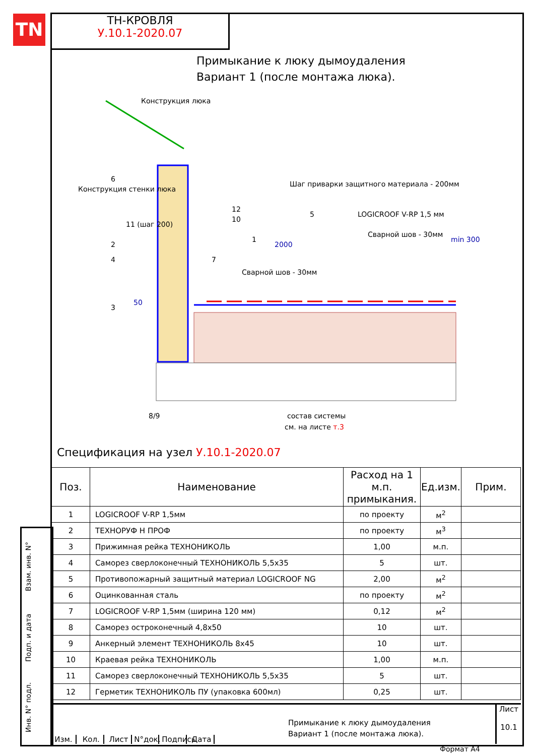TN
ТН-КРОВЛЯ
У.10.1-2020.07
Примыкание к люку дымоудаления
Вариант 1 (после монтажа люка).
Конструкция люка
Конструкция стенки люка
Шаг приварки защитного материала - 200мм
LOGICROOF V-RP 1,5 мм
Сварной шов - 30мм
2000
Сварной шов - 30мм
min 300
2
4
3
6
11 (шаг 200)
12
10
1
7
5
50
8/9
состав системы
см. на листе т.3
Спецификация на узел У.10.1-2020.07
| Поз. | Наименование | Расход на 1 м.п. примыкания. | Ед.изм. | Прим. |
| --- | --- | --- | --- | --- |
| 1 | LOGICROOF V-RP 1,5мм | по проекту | м<sup>2</sup> | |
| 2 | ТЕХНОРУФ Н ПРОФ | по проекту | м<sup>3</sup> | |
| 3 | Прижимная рейка ТЕХНОНИКОЛЬ | 1,00 | м.п. | |
| 4 | Саморез сверлоконечный ТЕХНОНИКОЛЬ 5,5х35 | 5 | шт. | |
| 5 | Противопожарный защитный материал LOGICROOF NG | 2,00 | м<sup>2</sup> | |
| 6 | Оцинкованная сталь | по проекту | м<sup>2</sup> | |
| 7 | LOGICROOF V-RP 1,5мм (ширина 120 мм) | 0,12 | м<sup>2</sup> | |
| 8 | Саморез остроконечный 4,8х50 | 10 | шт. | |
| 9 | Анкерный элемент ТЕХНОНИКОЛЬ 8х45 | 10 | шт. | |
| 10 | Краевая рейка ТЕХНОНИКОЛЬ | 1,00 | м.п. | |
| 11 | Саморез сверлоконечный ТЕХНОНИКОЛЬ 5,5х35 | 5 | шт. | |
| 12 | Герметик ТЕХНОНИКОЛЬ ПУ (упаковка 600мл) | 0,25 | шт. | |
Примыкание к люку дымоудаления
Вариант 1 (после монтажа люка).
Изм. Кол. Лист N°док. Подпись Дата
Лист
10.1
Взам. инв. N°
Подп. и дата
Инв. N° подл.
Формат А4